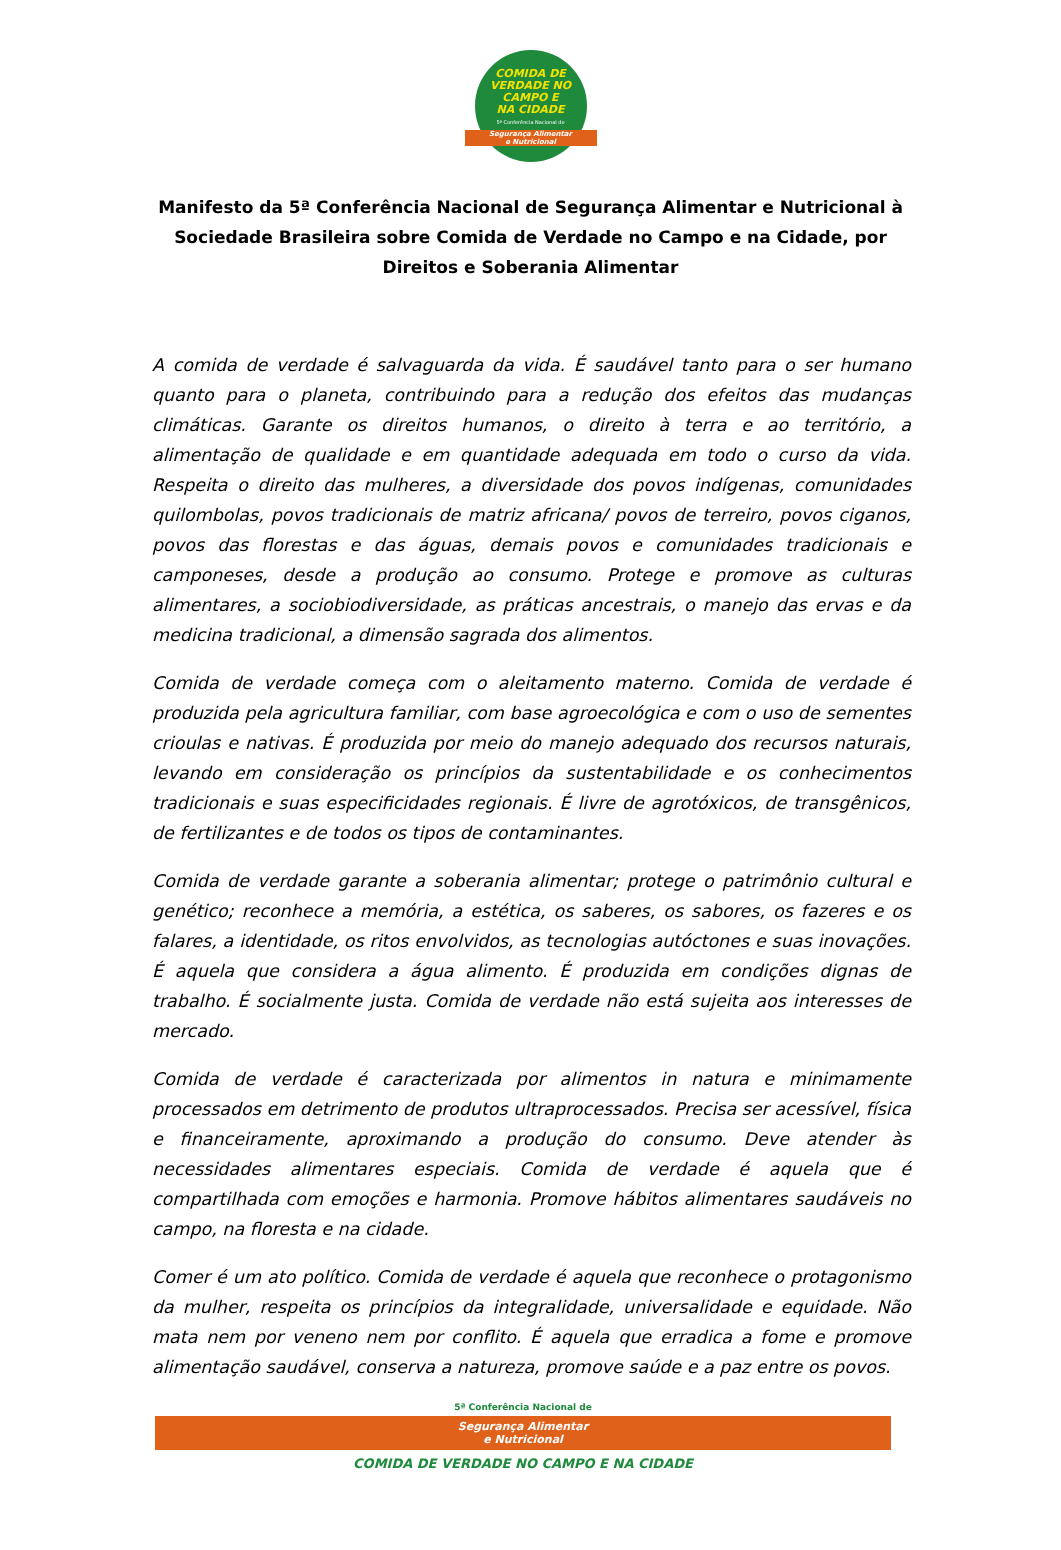COMIDA DE
VERDADE NO
CAMPO E
NA CIDADE
5ª Conferência Nacional de
Segurança Alimentar
e Nutricional
Manifesto da 5ª Conferência Nacional de Segurança Alimentar e Nutricional à Sociedade Brasileira sobre Comida de Verdade no Campo e na Cidade, por Direitos e Soberania Alimentar
A comida de verdade é salvaguarda da vida. É saudável tanto para o ser humano quanto para o planeta, contribuindo para a redução dos efeitos das mudanças climáticas. Garante os direitos humanos, o direito à terra e ao território, a alimentação de qualidade e em quantidade adequada em todo o curso da vida. Respeita o direito das mulheres, a diversidade dos povos indígenas, comunidades quilombolas, povos tradicionais de matriz africana/ povos de terreiro, povos ciganos, povos das florestas e das águas, demais povos e comunidades tradicionais e camponeses, desde a produção ao consumo. Protege e promove as culturas alimentares, a sociobiodiversidade, as práticas ancestrais, o manejo das ervas e da medicina tradicional, a dimensão sagrada dos alimentos.
Comida de verdade começa com o aleitamento materno. Comida de verdade é produzida pela agricultura familiar, com base agroecológica e com o uso de sementes crioulas e nativas. É produzida por meio do manejo adequado dos recursos naturais, levando em consideração os princípios da sustentabilidade e os conhecimentos tradicionais e suas especificidades regionais. É livre de agrotóxicos, de transgênicos, de fertilizantes e de todos os tipos de contaminantes.
Comida de verdade garante a soberania alimentar; protege o patrimônio cultural e genético; reconhece a memória, a estética, os saberes, os sabores, os fazeres e os falares, a identidade, os ritos envolvidos, as tecnologias autóctones e suas inovações. É aquela que considera a água alimento. É produzida em condições dignas de trabalho. É socialmente justa. Comida de verdade não está sujeita aos interesses de mercado.
Comida de verdade é caracterizada por alimentos in natura e minimamente processados em detrimento de produtos ultraprocessados. Precisa ser acessível, física e financeiramente, aproximando a produção do consumo. Deve atender às necessidades alimentares especiais. Comida de verdade é aquela que é compartilhada com emoções e harmonia. Promove hábitos alimentares saudáveis no campo, na floresta e na cidade.
Comer é um ato político. Comida de verdade é aquela que reconhece o protagonismo da mulher, respeita os princípios da integralidade, universalidade e equidade. Não mata nem por veneno nem por conflito. É aquela que erradica a fome e promove alimentação saudável, conserva a natureza, promove saúde e a paz entre os povos.
5ª Conferência Nacional de
Segurança Alimentar
e Nutricional
COMIDA DE VERDADE NO CAMPO E NA CIDADE